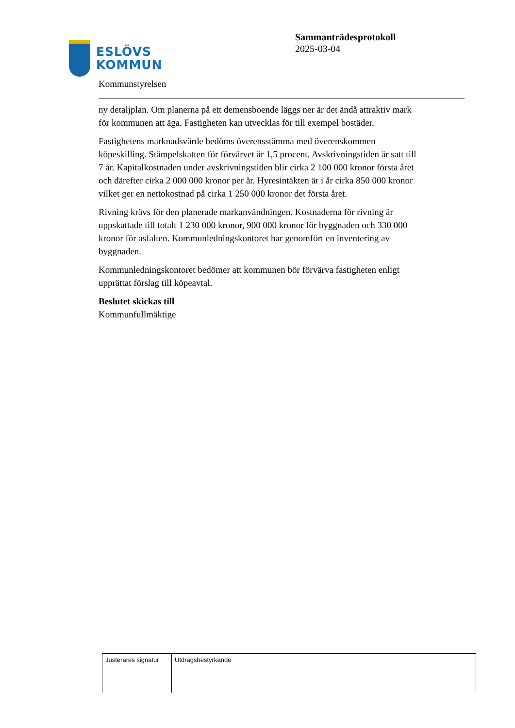ESLÖVS
KOMMUN
Sammanträdesprotokoll
2025-03-04
Kommunstyrelsen
ny detaljplan. Om planerna på ett demensboende läggs ner är det ändå attraktiv mark för kommunen att äga. Fastigheten kan utvecklas för till exempel bostäder.
Fastighetens marknadsvärde bedöms överensstämma med överenskommen köpeskilling. Stämpelskatten för förvärvet är 1,5 procent. Avskrivningstiden är satt till 7 år. Kapitalkostnaden under avskrivningstiden blir cirka 2 100 000 kronor första året och därefter cirka 2 000 000 kronor per år. Hyresintäkten är i år cirka 850 000 kronor vilket ger en nettokostnad på cirka 1 250 000 kronor det första året.
Rivning krävs för den planerade markanvändningen. Kostnaderna för rivning är uppskattade till totalt 1 230 000 kronor, 900 000 kronor för byggnaden och 330 000 kronor för asfalten. Kommunledningskontoret har genomfört en inventering av byggnaden.
Kommunledningskontoret bedömer att kommunen bör förvärva fastigheten enligt upprättat förslag till köpeavtal.
Beslutet skickas till
Kommunfullmäktige
| Justerares signatur | Utdragsbestyrkande |